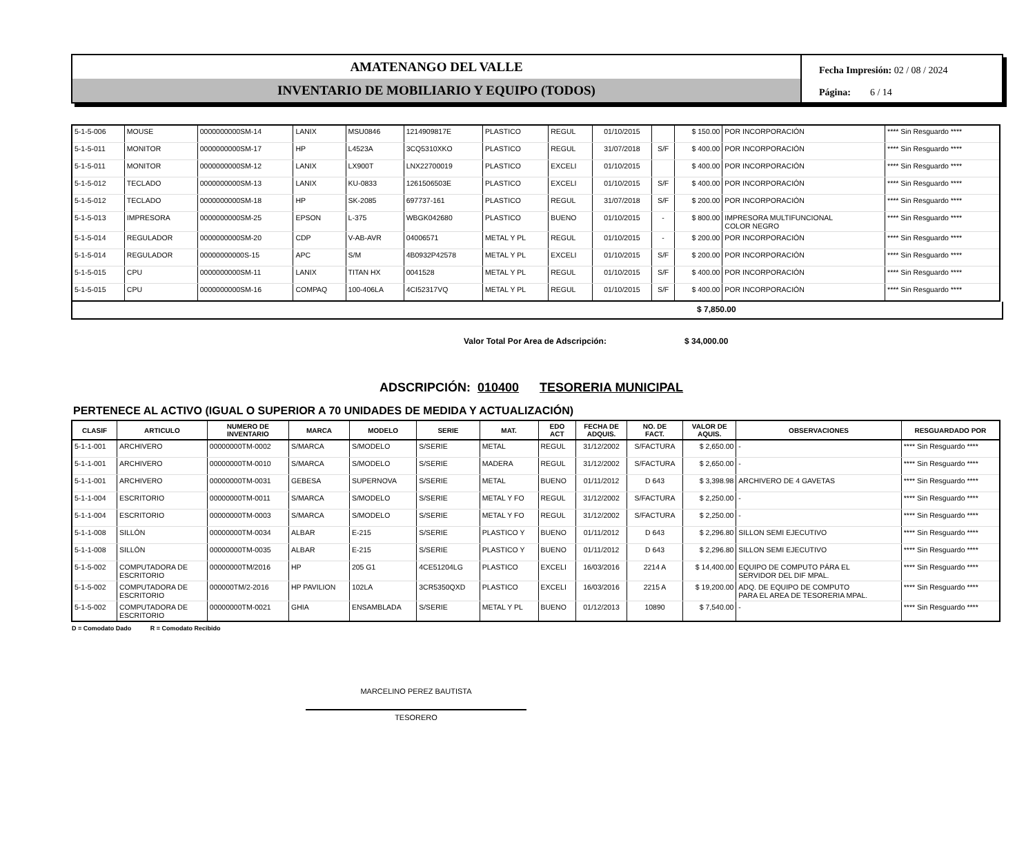AMATENANGO DEL VALLE
INVENTARIO DE MOBILIARIO Y EQUIPO (TODOS)
Fecha Impresión: 02 / 08 / 2024
Página: 6 / 14
| 5-1-5-006 | MOUSE | 0000000000SM-14 | LANIX | MSU0846 | 1214909817E | PLASTICO | REGUL | 01/10/2015 | | $ 150.00 | POR INCORPORACIÓN | **** Sin Resguardo **** |
| 5-1-5-011 | MONITOR | 0000000000SM-17 | HP | L4523A | 3CQ5310XKO | PLASTICO | REGUL | 31/07/2018 | S/F | $ 400.00 | POR INCORPORACIÓN | **** Sin Resguardo **** |
| 5-1-5-011 | MONITOR | 0000000000SM-12 | LANIX | LX900T | LNX22700019 | PLASTICO | EXCELI | 01/10/2015 | | $ 400.00 | POR INCORPORACIÓN | **** Sin Resguardo **** |
| 5-1-5-012 | TECLADO | 0000000000SM-13 | LANIX | KU-0833 | 1261506503E | PLASTICO | EXCELI | 01/10/2015 | S/F | $ 400.00 | POR INCORPORACIÓN | **** Sin Resguardo **** |
| 5-1-5-012 | TECLADO | 0000000000SM-18 | HP | SK-2085 | 697737-161 | PLASTICO | REGUL | 31/07/2018 | S/F | $ 200.00 | POR INCORPORACIÓN | **** Sin Resguardo **** |
| 5-1-5-013 | IMPRESORA | 0000000000SM-25 | EPSON | L-375 | WBGK042680 | PLASTICO | BUENO | 01/10/2015 | - | $ 800.00 | IMPRESORA MULTIFUNCIONAL COLOR NEGRO | **** Sin Resguardo **** |
| 5-1-5-014 | REGULADOR | 0000000000SM-20 | CDP | V-AB-AVR | 04006571 | METAL Y PL | REGUL | 01/10/2015 | - | $ 200.00 | POR INCORPORACIÓN | **** Sin Resguardo **** |
| 5-1-5-014 | REGULADOR | 00000000000S-15 | APC | S/M | 4B0932P42578 | METAL Y PL | EXCELI | 01/10/2015 | S/F | $ 200.00 | POR INCORPORACIÓN | **** Sin Resguardo **** |
| 5-1-5-015 | CPU | 0000000000SM-11 | LANIX | TITAN HX | 0041528 | METAL Y PL | REGUL | 01/10/2015 | S/F | $ 400.00 | POR INCORPORACIÓN | **** Sin Resguardo **** |
| 5-1-5-015 | CPU | 0000000000SM-16 | COMPAQ | 100-406LA | 4CI52317VQ | METAL Y PL | REGUL | 01/10/2015 | S/F | $ 400.00 | POR INCORPORACIÓN | **** Sin Resguardo **** |
$ 7,850.00
Valor Total Por Area de Adscripción: $ 34,000.00
ADSCRIPCIÓN: 010400 TESORERIA MUNICIPAL
PERTENECE AL ACTIVO (IGUAL O SUPERIOR A 70 UNIDADES DE MEDIDA Y ACTUALIZACIÓN)
| CLASIF | ARTICULO | NUMERO DE INVENTARIO | MARCA | MODELO | SERIE | MAT. | EDO ACT | FECHA DE ADQUIS. | NO. DE FACT. | VALOR DE AQUIS. | OBSERVACIONES | RESGUARDADO POR |
| --- | --- | --- | --- | --- | --- | --- | --- | --- | --- | --- | --- | --- |
| 5-1-1-001 | ARCHIVERO | 00000000TM-0002 | S/MARCA | S/MODELO | S/SERIE | METAL | REGUL | 31/12/2002 | S/FACTURA | $ 2,650.00 | - | **** Sin Resguardo **** |
| 5-1-1-001 | ARCHIVERO | 00000000TM-0010 | S/MARCA | S/MODELO | S/SERIE | MADERA | REGUL | 31/12/2002 | S/FACTURA | $ 2,650.00 | - | **** Sin Resguardo **** |
| 5-1-1-001 | ARCHIVERO | 00000000TM-0031 | GEBESA | SUPERNOVA | S/SERIE | METAL | BUENO | 01/11/2012 | D 643 | $ 3,398.98 | ARCHIVERO DE 4 GAVETAS | **** Sin Resguardo **** |
| 5-1-1-004 | ESCRITORIO | 00000000TM-0011 | S/MARCA | S/MODELO | S/SERIE | METAL Y FO | REGUL | 31/12/2002 | S/FACTURA | $ 2,250.00 | - | **** Sin Resguardo **** |
| 5-1-1-004 | ESCRITORIO | 00000000TM-0003 | S/MARCA | S/MODELO | S/SERIE | METAL Y FO | REGUL | 31/12/2002 | S/FACTURA | $ 2,250.00 | - | **** Sin Resguardo **** |
| 5-1-1-008 | SILLÓN | 00000000TM-0034 | ALBAR | E-215 | S/SERIE | PLASTICO Y | BUENO | 01/11/2012 | D 643 | $ 2,296.80 | SILLON SEMI EJECUTIVO | **** Sin Resguardo **** |
| 5-1-1-008 | SILLÓN | 00000000TM-0035 | ALBAR | E-215 | S/SERIE | PLASTICO Y | BUENO | 01/11/2012 | D 643 | $ 2,296.80 | SILLON SEMI EJECUTIVO | **** Sin Resguardo **** |
| 5-1-5-002 | COMPUTADORA DE ESCRITORIO | 00000000TM/2016 | HP | 205 G1 | 4CE51204LG | PLASTICO | EXCELI | 16/03/2016 | 2214 A | $ 14,400.00 | EQUIPO DE COMPUTO PÁRA EL SERVIDOR DEL DIF MPAL. | **** Sin Resguardo **** |
| 5-1-5-002 | COMPUTADORA DE ESCRITORIO | 000000TM/2-2016 | HP PAVILION | 102LA | 3CR5350QXD | PLASTICO | EXCELI | 16/03/2016 | 2215 A | $ 19,200.00 | ADQ. DE EQUIPO DE COMPUTO PARA EL AREA DE TESORERIA MPAL. | **** Sin Resguardo **** |
| 5-1-5-002 | COMPUTADORA DE ESCRITORIO | 00000000TM-0021 | GHIA | ENSAMBLADA | S/SERIE | METAL Y PL | BUENO | 01/12/2013 | 10890 | $ 7,540.00 | - | **** Sin Resguardo **** |
D = Comodato Dado R = Comodato Recibido
MARCELINO PEREZ BAUTISTA
TESORERO